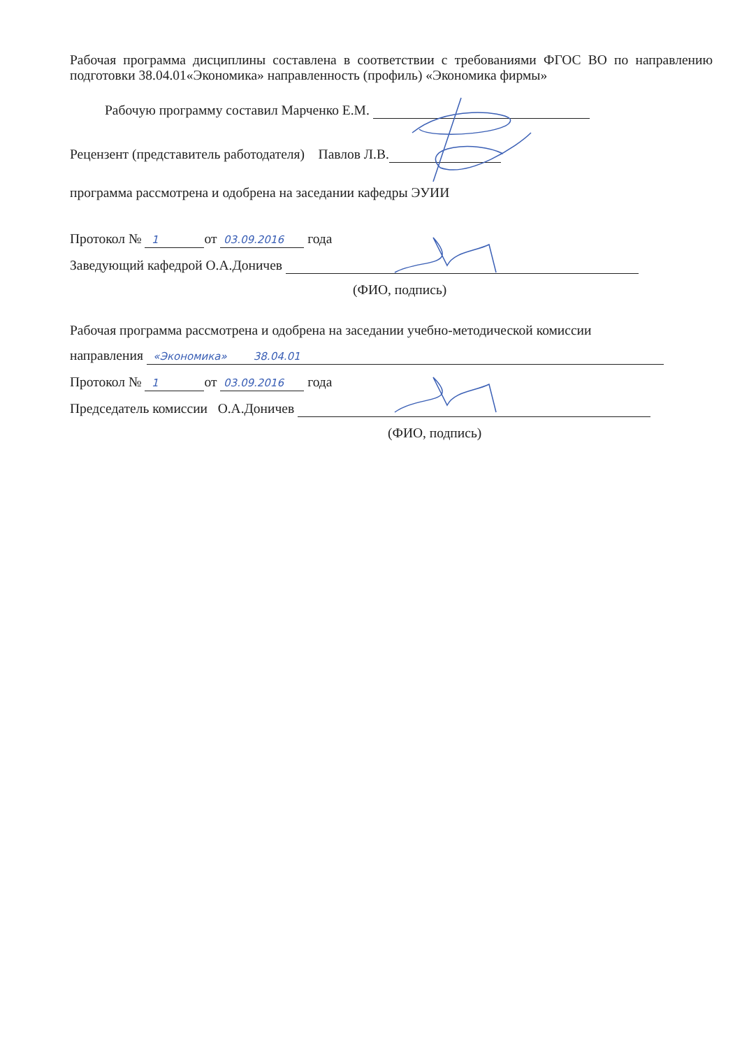Рабочая программа дисциплины составлена в соответствии с требованиями ФГОС ВО по направлению подготовки 38.04.01«Экономика» направленность (профиль) «Экономика фирмы»
Рабочую программу составил Марченко Е.М.
Рецензент (представитель работодателя) Павлов Л.В.
программа рассмотрена и одобрена на заседании кафедры ЭУИИ
Протокол № 1 от 03.09.2016 года
Заведующий кафедрой О.А.Доничев
(ФИО, подпись)
Рабочая программа рассмотрена и одобрена на заседании учебно-методической комиссии
направления «Экономика» 38.04.01
Протокол № 1 от 03.09.2016 года
Председатель комиссии О.А.Доничев
(ФИО, подпись)